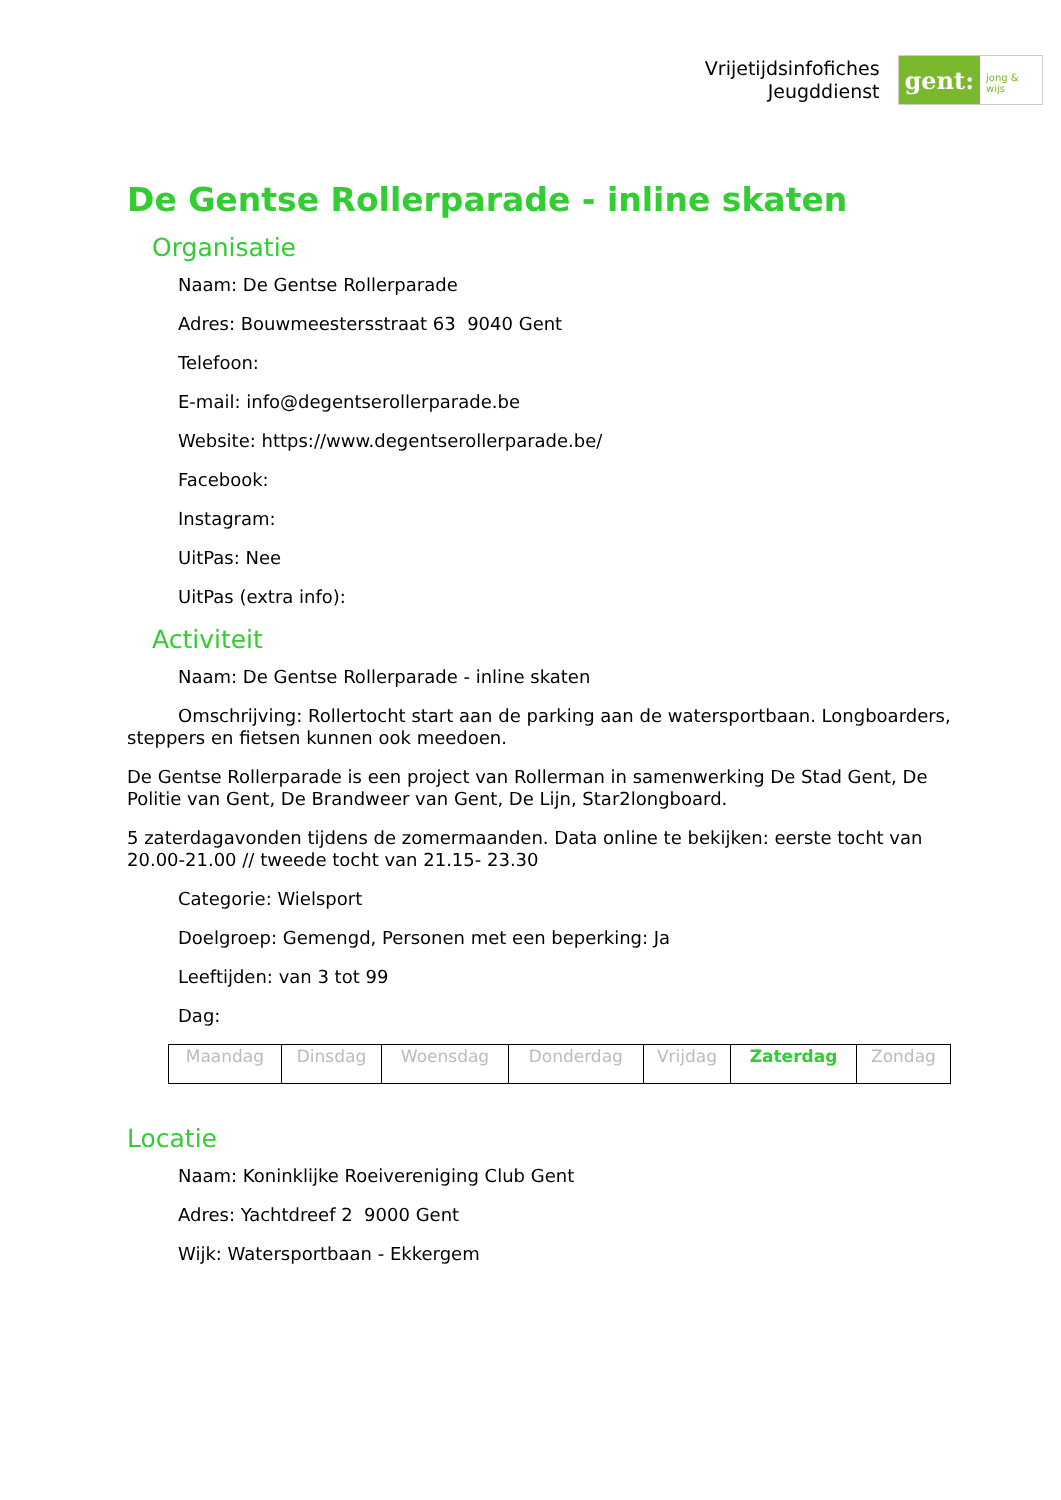Vrijetijdsinfofiches
Jeugddienst
gent:
jong & wijs
De Gentse Rollerparade - inline skaten
Organisatie
Naam: De Gentse Rollerparade
Adres: Bouwmeestersstraat 63 9040 Gent
Telefoon:
E-mail: info@degentserollerparade.be
Website: https://www.degentserollerparade.be/
Facebook:
Instagram:
UitPas: Nee
UitPas (extra info):
Activiteit
Naam: De Gentse Rollerparade - inline skaten
Omschrijving: Rollertocht start aan de parking aan de watersportbaan. Longboarders, steppers en fietsen kunnen ook meedoen.
De Gentse Rollerparade is een project van Rollerman in samenwerking De Stad Gent, De Politie van Gent, De Brandweer van Gent, De Lijn, Star2longboard.
5 zaterdagavonden tijdens de zomermaanden. Data online te bekijken: eerste tocht van 20.00-21.00 // tweede tocht van 21.15- 23.30
Categorie: Wielsport
Doelgroep: Gemengd, Personen met een beperking: Ja
Leeftijden: van 3 tot 99
Dag:
| Maandag | Dinsdag | Woensdag | Donderdag | Vrijdag | Zaterdag | Zondag |
Locatie
Naam: Koninklijke Roeivereniging Club Gent
Adres: Yachtdreef 2 9000 Gent
Wijk: Watersportbaan - Ekkergem